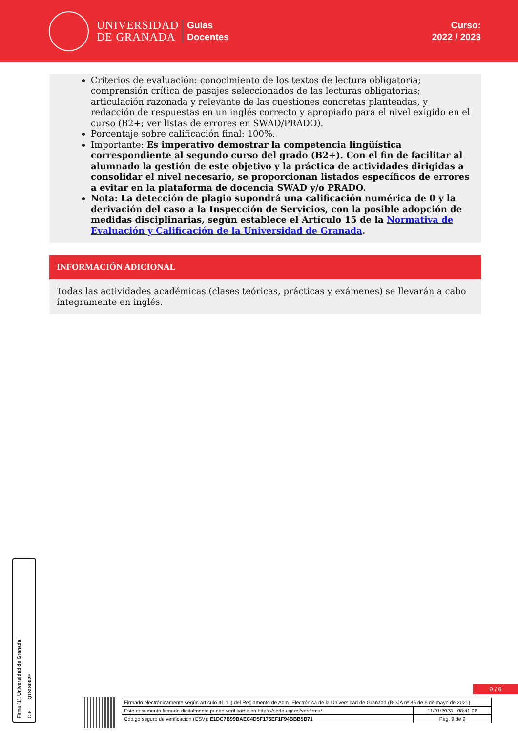UNIVERSIDAD
DE GRANADA
Guías
Docentes
Curso:
2022 / 2023
Criterios de evaluación: conocimiento de los textos de lectura obligatoria; comprensión crítica de pasajes seleccionados de las lecturas obligatorias; articulación razonada y relevante de las cuestiones concretas planteadas, y redacción de respuestas en un inglés correcto y apropiado para el nivel exigido en el curso (B2+; ver listas de errores en SWAD/PRADO).
Porcentaje sobre calificación final: 100%.
Importante: Es imperativo demostrar la competencia lingüística correspondiente al segundo curso del grado (B2+). Con el fin de facilitar al alumnado la gestión de este objetivo y la práctica de actividades dirigidas a consolidar el nivel necesario, se proporcionan listados específicos de errores a evitar en la plataforma de docencia SWAD y/o PRADO.
Nota: La detección de plagio supondrá una calificación numérica de 0 y la derivación del caso a la Inspección de Servicios, con la posible adopción de medidas disciplinarias, según establece el Artículo 15 de la Normativa de Evaluación y Calificación de la Universidad de Granada.
INFORMACIÓN ADICIONAL
Todas las actividades académicas (clases teóricas, prácticas y exámenes) se llevarán a cabo íntegramente en inglés.
Firma (1): Universidad de Granada
CIF: Q1818002F
9 / 9
| Firmado electrónicamente según artículo 41.1.j) del Reglamento de Adm. Electrónica de la Universidad de Granada (BOJA nº 85 de 6 de mayo de 2021) | |
| Este documento firmado digitalmente puede verificarse en https://sede.ugr.es/verifirma/ | 11/01/2023 - 08:41:06 |
| Código seguro de verificación (CSV): E1DC7B99BAEC4D5F176EF1F94BBB5B71 | Pág. 9 de 9 |